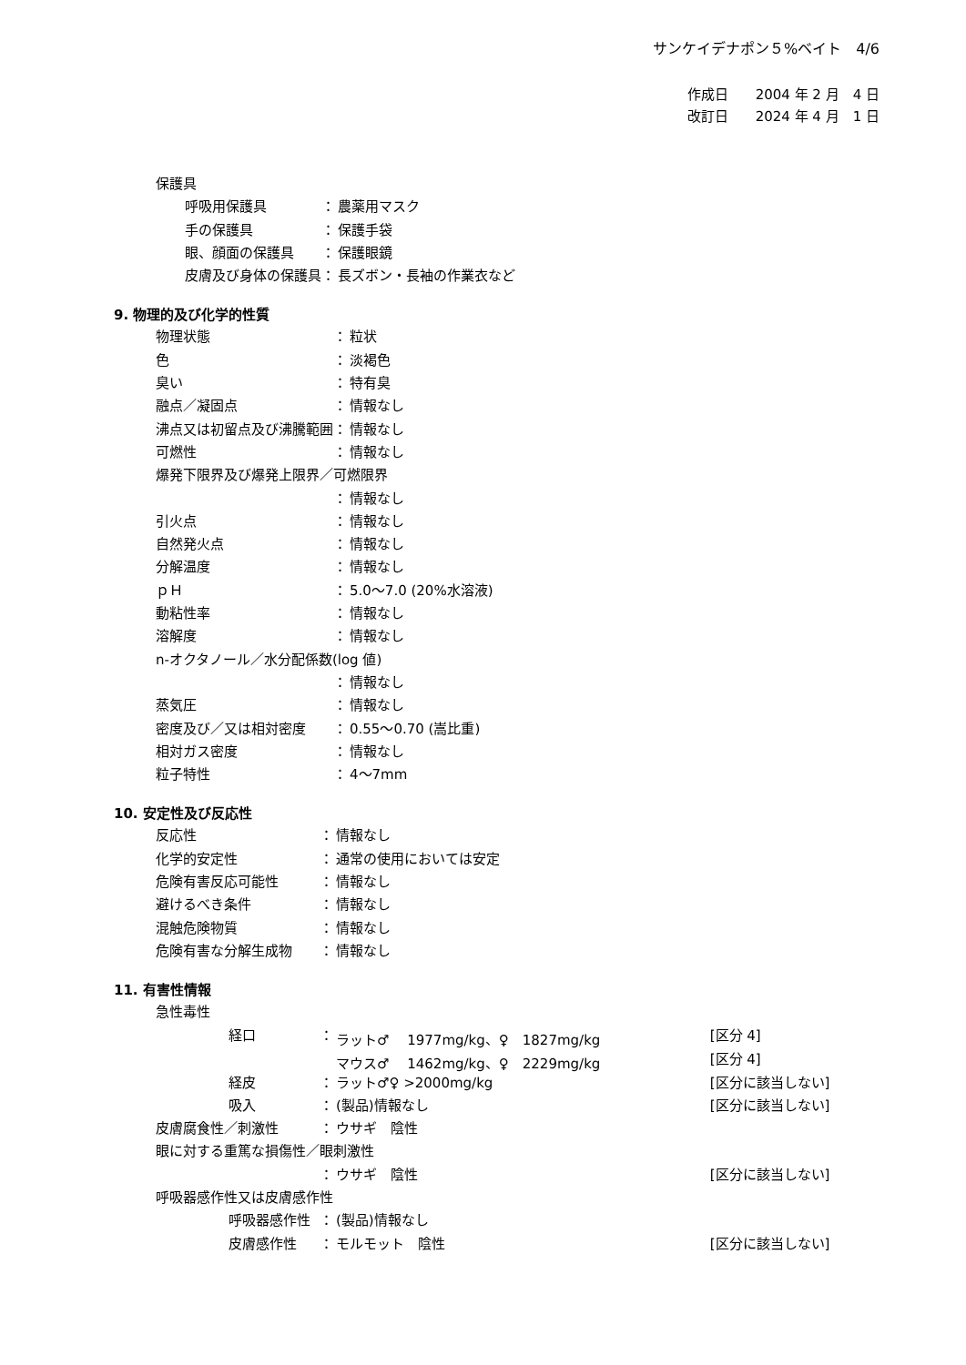サンケイデナポン５%ベイト　4/6
作成日　　2004 年 2 月　4 日
改訂日　　2024 年 4 月　1 日
| 保護具 | | |
| 呼吸用保護具 | ： | 農薬用マスク |
| 手の保護具 | ： | 保護手袋 |
| 眼、顔面の保護具 | ： | 保護眼鏡 |
| 皮膚及び身体の保護具 | ： | 長ズボン・長袖の作業衣など |
9. 物理的及び化学的性質
| 物理状態 | ： | 粒状 |
| 色 | ： | 淡褐色 |
| 臭い | ： | 特有臭 |
| 融点／凝固点 | ： | 情報なし |
| 沸点又は初留点及び沸騰範囲 | ： | 情報なし |
| 可燃性 | ： | 情報なし |
| 爆発下限界及び爆発上限界／可燃限界 | | |
| | ： | 情報なし |
| 引火点 | ： | 情報なし |
| 自然発火点 | ： | 情報なし |
| 分解温度 | ： | 情報なし |
| ｐＨ | ： | 5.0〜7.0 (20%水溶液) |
| 動粘性率 | ： | 情報なし |
| 溶解度 | ： | 情報なし |
| n-オクタノール／水分配係数(log 値) | | |
| | ： | 情報なし |
| 蒸気圧 | ： | 情報なし |
| 密度及び／又は相対密度 | ： | 0.55〜0.70 (嵩比重) |
| 相対ガス密度 | ： | 情報なし |
| 粒子特性 | ： | 4〜7mm |
10. 安定性及び反応性
| 反応性 | ： | 情報なし |
| 化学的安定性 | ： | 通常の使用においては安定 |
| 危険有害反応可能性 | ： | 情報なし |
| 避けるべき条件 | ： | 情報なし |
| 混触危険物質 | ： | 情報なし |
| 危険有害な分解生成物 | ： | 情報なし |
11. 有害性情報
| 急性毒性 | | | |
| 経口 | ： | ラット♂ 1977mg/kg、♀ 1827mg/kg | [区分 4] |
| | | マウス♂ 1462mg/kg、♀ 2229mg/kg | [区分 4] |
| 経皮 | ： | ラット♂♀ >2000mg/kg | [区分に該当しない] |
| 吸入 | ： | (製品)情報なし | [区分に該当しない] |
| 皮膚腐食性／刺激性 | ： | ウサギ 陰性 | |
| 眼に対する重篤な損傷性／眼刺激性 | | | |
| | ： | ウサギ 陰性 | [区分に該当しない] |
| 呼吸器感作性又は皮膚感作性 | | | |
| 呼吸器感作性 | ： | (製品)情報なし | |
| 皮膚感作性 | ： | モルモット 陰性 | [区分に該当しない] |